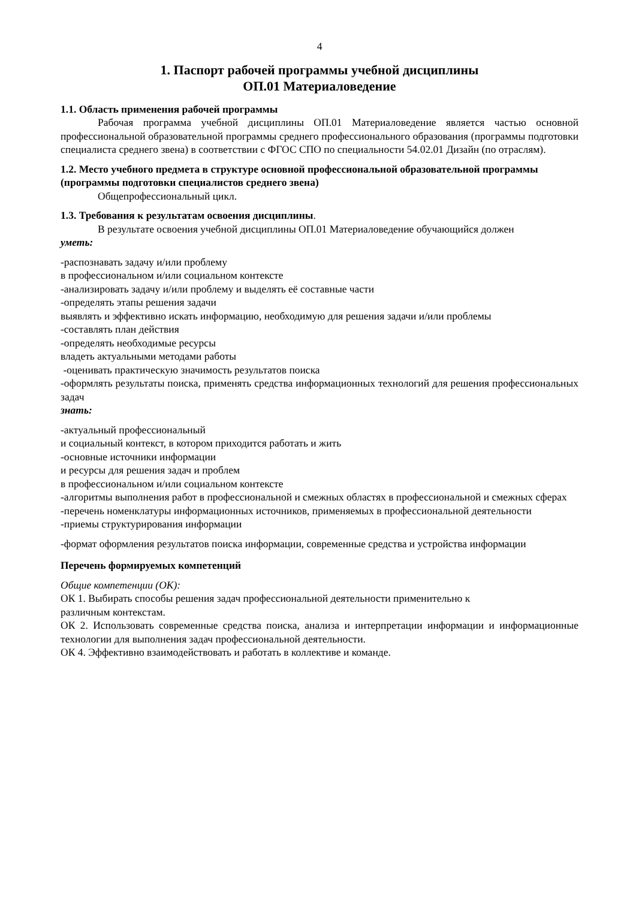4
1. Паспорт рабочей программы учебной дисциплины
ОП.01 Материаловедение
1.1. Область применения рабочей программы
Рабочая программа учебной дисциплины ОП.01 Материаловедение является частью основной профессиональной образовательной программы среднего профессионального образования (программы подготовки специалиста среднего звена) в соответствии с ФГОС СПО по специальности 54.02.01 Дизайн (по отраслям).
1.2. Место учебного предмета в структуре основной профессиональной образовательной программы (программы подготовки специалистов среднего звена)
Общепрофессиональный цикл.
1.3. Требования к результатам освоения дисциплины.
В результате освоения учебной дисциплины ОП.01 Материаловедение обучающийся должен
уметь:
-распознавать задачу и/или проблему
в профессиональном и/или социальном контексте
-анализировать задачу и/или проблему и выделять её составные части
-определять этапы решения задачи
выявлять и эффективно искать информацию, необходимую для решения задачи и/или проблемы
-составлять план действия
-определять необходимые ресурсы
владеть актуальными методами работы
-оценивать практическую значимость результатов поиска
-оформлять результаты поиска, применять средства информационных технологий для решения профессиональных задач
знать:
-актуальный профессиональный
и социальный контекст, в котором приходится работать и жить
-основные источники информации
и ресурсы для решения задач и проблем
в профессиональном и/или социальном контексте
-алгоритмы выполнения работ в профессиональной и смежных областях в профессиональной и смежных сферах
-перечень номенклатуры информационных источников, применяемых в профессиональной деятельности
-приемы структурирования информации
-формат оформления результатов поиска информации, современные средства и устройства информации
Перечень формируемых компетенций
Общие компетенции (ОК):
ОК 1. Выбирать способы решения задач профессиональной деятельности применительно к
различным контекстам.
ОК 2. Использовать современные средства поиска, анализа и интерпретации информации и информационные технологии для выполнения задач профессиональной деятельности.
ОК 4. Эффективно взаимодействовать и работать в коллективе и команде.